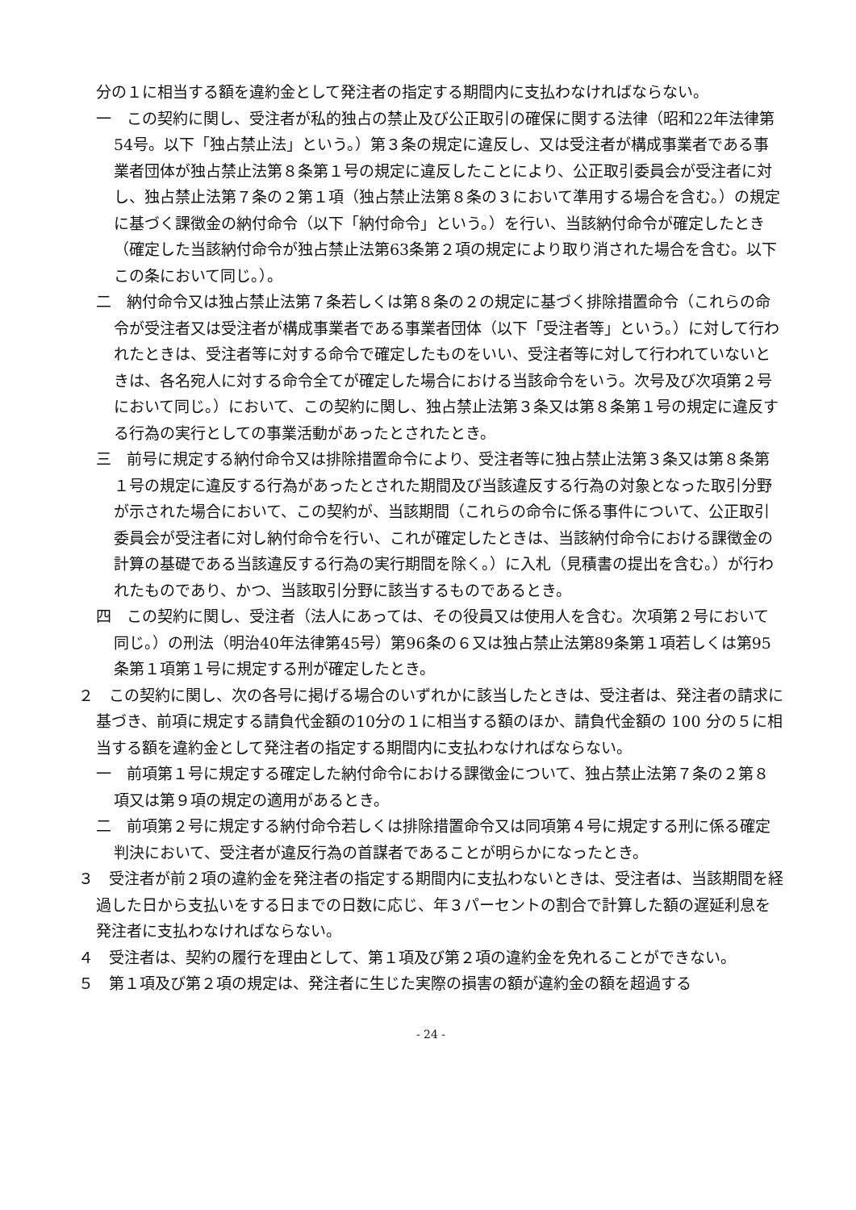分の１に相当する額を違約金として発注者の指定する期間内に支払わなければならない。
一　この契約に関し、受注者が私的独占の禁止及び公正取引の確保に関する法律（昭和22年法律第54号。以下「独占禁止法」という。）第３条の規定に違反し、又は受注者が構成事業者である事業者団体が独占禁止法第８条第１号の規定に違反したことにより、公正取引委員会が受注者に対し、独占禁止法第７条の２第１項（独占禁止法第８条の３において準用する場合を含む。）の規定に基づく課徴金の納付命令（以下「納付命令」という。）を行い、当該納付命令が確定したとき（確定した当該納付命令が独占禁止法第63条第２項の規定により取り消された場合を含む。以下この条において同じ。）。
二　納付命令又は独占禁止法第７条若しくは第８条の２の規定に基づく排除措置命令（これらの命令が受注者又は受注者が構成事業者である事業者団体（以下「受注者等」という。）に対して行われたときは、受注者等に対する命令で確定したものをいい、受注者等に対して行われていないときは、各名宛人に対する命令全てが確定した場合における当該命令をいう。次号及び次項第２号において同じ。）において、この契約に関し、独占禁止法第３条又は第８条第１号の規定に違反する行為の実行としての事業活動があったとされたとき。
三　前号に規定する納付命令又は排除措置命令により、受注者等に独占禁止法第３条又は第８条第１号の規定に違反する行為があったとされた期間及び当該違反する行為の対象となった取引分野が示された場合において、この契約が、当該期間（これらの命令に係る事件について、公正取引委員会が受注者に対し納付命令を行い、これが確定したときは、当該納付命令における課徴金の計算の基礎である当該違反する行為の実行期間を除く。）に入札（見積書の提出を含む。）が行われたものであり、かつ、当該取引分野に該当するものであるとき。
四　この契約に関し、受注者（法人にあっては、その役員又は使用人を含む。次項第２号において同じ。）の刑法（明治40年法律第45号）第96条の６又は独占禁止法第89条第１項若しくは第95条第１項第１号に規定する刑が確定したとき。
２　この契約に関し、次の各号に掲げる場合のいずれかに該当したときは、受注者は、発注者の請求に基づき、前項に規定する請負代金額の10分の１に相当する額のほか、請負代金額の 100 分の５に相当する額を違約金として発注者の指定する期間内に支払わなければならない。
一　前項第１号に規定する確定した納付命令における課徴金について、独占禁止法第７条の２第８項又は第９項の規定の適用があるとき。
二　前項第２号に規定する納付命令若しくは排除措置命令又は同項第４号に規定する刑に係る確定判決において、受注者が違反行為の首謀者であることが明らかになったとき。
３　受注者が前２項の違約金を発注者の指定する期間内に支払わないときは、受注者は、当該期間を経過した日から支払いをする日までの日数に応じ、年３パーセントの割合で計算した額の遅延利息を発注者に支払わなければならない。
４　受注者は、契約の履行を理由として、第１項及び第２項の違約金を免れることができない。
５　第１項及び第２項の規定は、発注者に生じた実際の損害の額が違約金の額を超過する
- 24 -